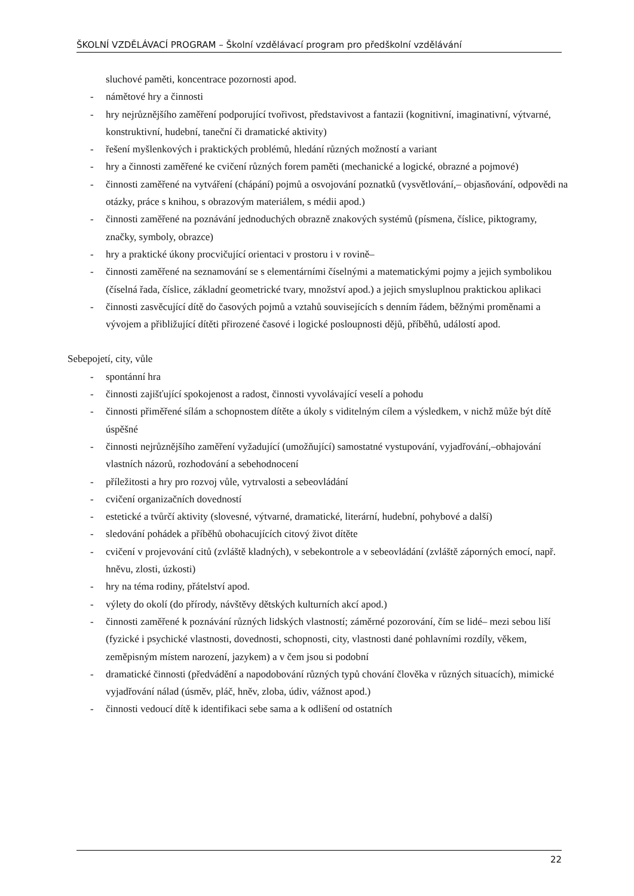ŠKOLNÍ VZDĚLÁVACÍ PROGRAM – Školní vzdělávací program pro předškolní vzdělávání
sluchové paměti, koncentrace pozornosti apod.
- námětové hry a činnosti
- hry nejrůznějšího zaměření podporující tvořivost, představivost a fantazii (kognitivní, imaginativní, výtvarné, konstruktivní, hudební, taneční či dramatické aktivity)
- řešení myšlenkových i praktických problémů, hledání různých možností a variant
- hry a činnosti zaměřené ke cvičení různých forem paměti (mechanické a logické, obrazné a pojmové)
- činnosti zaměřené na vytváření (chápání) pojmů a osvojování poznatků (vysvětlování,– objasňování, odpovědi na otázky, práce s knihou, s obrazovým materiálem, s médii apod.)
- činnosti zaměřené na poznávání jednoduchých obrazně znakových systémů (písmena, číslice, piktogramy, značky, symboly, obrazce)
- hry a praktické úkony procvičující orientaci v prostoru i v rovině–
- činnosti zaměřené na seznamování se s elementárními číselnými a matematickými pojmy a jejich symbolikou (číselná řada, číslice, základní geometrické tvary, množství apod.) a jejich smysluplnou praktickou aplikaci
- činnosti zasvěcující dítě do časových pojmů a vztahů souvisejících s denním řádem, běžnými proměnami a vývojem a přibližující dítěti přirozené časové i logické posloupnosti dějů, příběhů, událostí apod.
Sebepojetí, city, vůle
- spontánní hra
- činnosti zajišťující spokojenost a radost, činnosti vyvolávající veselí a pohodu
- činnosti přiměřené sílám a schopnostem dítěte a úkoly s viditelným cílem a výsledkem, v nichž může být dítě úspěšné
- činnosti nejrůznějšího zaměření vyžadující (umožňující) samostatné vystupování, vyjadřování,–obhajování vlastních názorů, rozhodování a sebehodnocení
- příležitosti a hry pro rozvoj vůle, vytrvalosti a sebeovládání
- cvičení organizačních dovedností
- estetické a tvůrčí aktivity (slovesné, výtvarné, dramatické, literární, hudební, pohybové a další)
- sledování pohádek a příběhů obohacujících citový život dítěte
- cvičení v projevování citů (zvláště kladných), v sebekontrole a v sebeovládání (zvláště záporných emocí, např. hněvu, zlosti, úzkosti)
- hry na téma rodiny, přátelství apod.
- výlety do okolí (do přírody, návštěvy dětských kulturních akcí apod.)
- činnosti zaměřené k poznávání různých lidských vlastností; záměrné pozorování, čím se lidé– mezi sebou liší (fyzické i psychické vlastnosti, dovednosti, schopnosti, city, vlastnosti dané pohlavními rozdíly, věkem, zeměpisným místem narození, jazykem) a v čem jsou si podobní
- dramatické činnosti (předvádění a napodobování různých typů chování člověka v různých situacích), mimické vyjadřování nálad (úsměv, pláč, hněv, zloba, údiv, vážnost apod.)
- činnosti vedoucí dítě k identifikaci sebe sama a k odlišení od ostatních
22